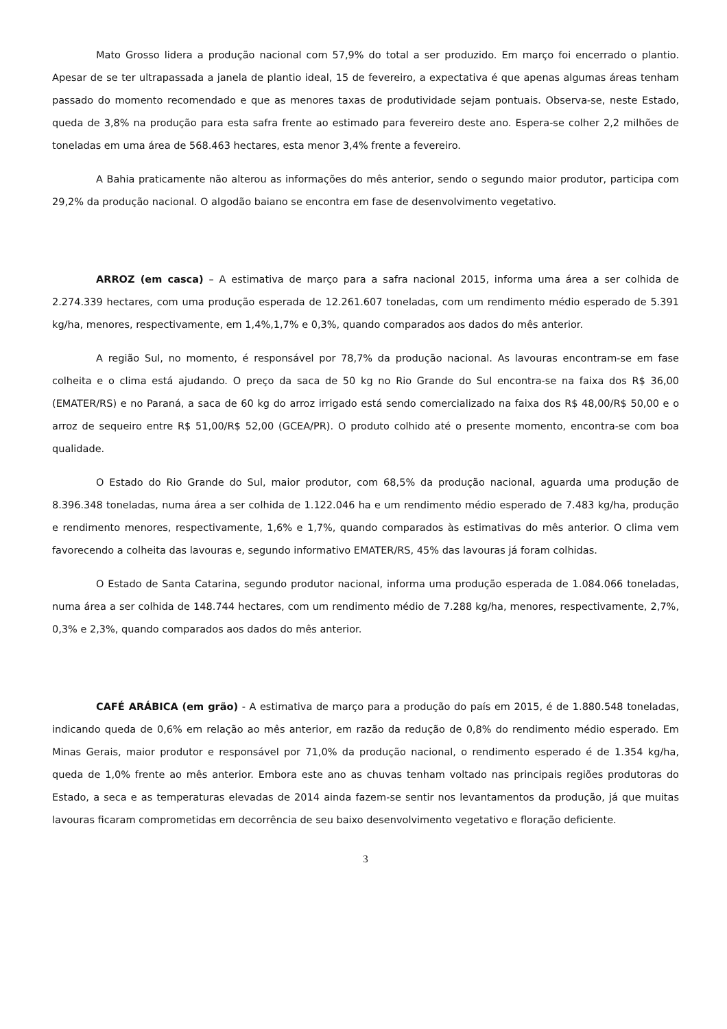Mato Grosso lidera a produção nacional com 57,9% do total a ser produzido. Em março foi encerrado o plantio. Apesar de se ter ultrapassada a janela de plantio ideal, 15 de fevereiro, a expectativa é que apenas algumas áreas tenham passado do momento recomendado e que as menores taxas de produtividade sejam pontuais. Observa-se, neste Estado, queda de 3,8% na produção para esta safra frente ao estimado para fevereiro deste ano. Espera-se colher 2,2 milhões de toneladas em uma área de 568.463 hectares, esta menor 3,4% frente a fevereiro.
A Bahia praticamente não alterou as informações do mês anterior, sendo o segundo maior produtor, participa com 29,2% da produção nacional. O algodão baiano se encontra em fase de desenvolvimento vegetativo.
ARROZ (em casca) – A estimativa de março para a safra nacional 2015, informa uma área a ser colhida de 2.274.339 hectares, com uma produção esperada de 12.261.607 toneladas, com um rendimento médio esperado de 5.391 kg/ha, menores, respectivamente, em 1,4%,1,7% e 0,3%, quando comparados aos dados do mês anterior.
A região Sul, no momento, é responsável por 78,7% da produção nacional. As lavouras encontram-se em fase colheita e o clima está ajudando. O preço da saca de 50 kg no Rio Grande do Sul encontra-se na faixa dos R$ 36,00 (EMATER/RS) e no Paraná, a saca de 60 kg do arroz irrigado está sendo comercializado na faixa dos R$ 48,00/R$ 50,00 e o arroz de sequeiro entre R$ 51,00/R$ 52,00 (GCEA/PR). O produto colhido até o presente momento, encontra-se com boa qualidade.
O Estado do Rio Grande do Sul, maior produtor, com 68,5% da produção nacional, aguarda uma produção de 8.396.348 toneladas, numa área a ser colhida de 1.122.046 ha e um rendimento médio esperado de 7.483 kg/ha, produção e rendimento menores, respectivamente, 1,6% e 1,7%, quando comparados às estimativas do mês anterior. O clima vem favorecendo a colheita das lavouras e, segundo informativo EMATER/RS, 45% das lavouras já foram colhidas.
O Estado de Santa Catarina, segundo produtor nacional, informa uma produção esperada de 1.084.066 toneladas, numa área a ser colhida de 148.744 hectares, com um rendimento médio de 7.288 kg/ha, menores, respectivamente, 2,7%, 0,3% e 2,3%, quando comparados aos dados do mês anterior.
CAFÉ ARÁBICA (em grão) - A estimativa de março para a produção do país em 2015, é de 1.880.548 toneladas, indicando queda de 0,6% em relação ao mês anterior, em razão da redução de 0,8% do rendimento médio esperado. Em Minas Gerais, maior produtor e responsável por 71,0% da produção nacional, o rendimento esperado é de 1.354 kg/ha, queda de 1,0% frente ao mês anterior. Embora este ano as chuvas tenham voltado nas principais regiões produtoras do Estado, a seca e as temperaturas elevadas de 2014 ainda fazem-se sentir nos levantamentos da produção, já que muitas lavouras ficaram comprometidas em decorrência de seu baixo desenvolvimento vegetativo e floração deficiente.
3